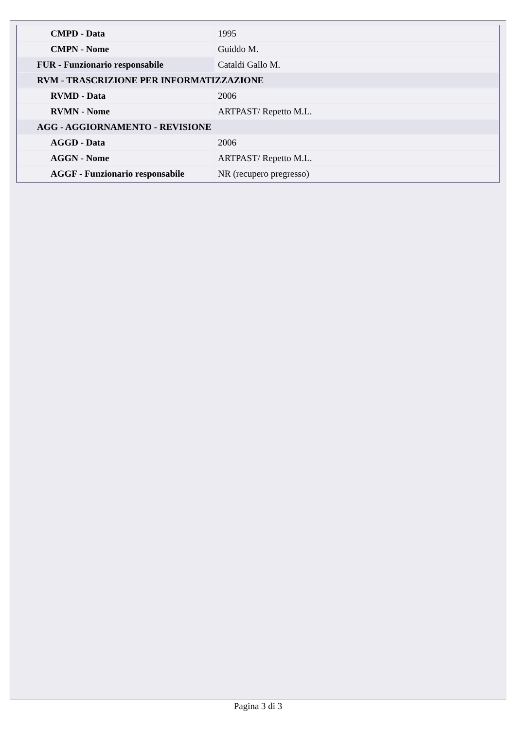| CMPD - Data | 1995 |
| CMPN - Nome | Guiddo M. |
| FUR - Funzionario responsabile | Cataldi Gallo M. |
| RVM - TRASCRIZIONE PER INFORMATIZZAZIONE | |
| RVMD - Data | 2006 |
| RVMN - Nome | ARTPAST/ Repetto M.L. |
| AGG - AGGIORNAMENTO - REVISIONE | |
| AGGD - Data | 2006 |
| AGGN - Nome | ARTPAST/ Repetto M.L. |
| AGGF - Funzionario responsabile | NR (recupero pregresso) |
Pagina 3 di 3